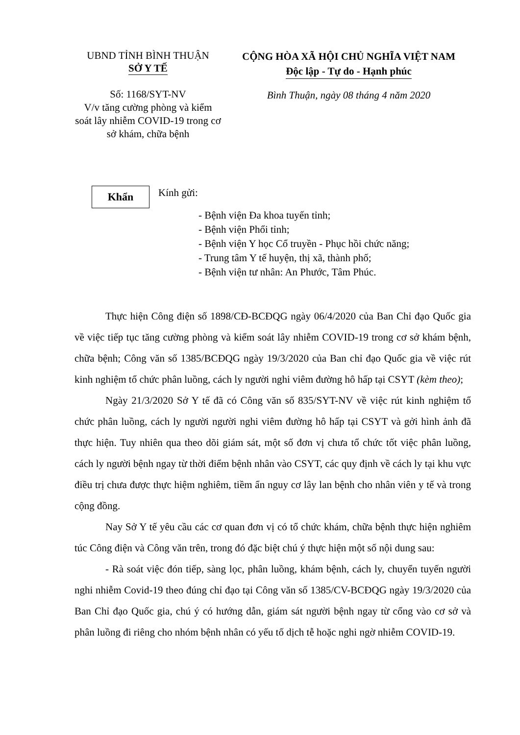UBND TỈNH BÌNH THUẬN
SỞ Y TẾ
CỘNG HÒA XÃ HỘI CHỦ NGHĨA VIỆT NAM
Độc lập - Tự do - Hạnh phúc
Số: 1168/SYT-NV
V/v tăng cường phòng và kiểm soát lây nhiễm COVID-19 trong cơ sở khám, chữa bệnh
Bình Thuận, ngày 08 tháng 4 năm 2020
Khẩn
Kính gửi:
- Bệnh viện Đa khoa tuyến tỉnh;
- Bệnh viện Phổi tỉnh;
- Bệnh viện Y học Cổ truyền - Phục hồi chức năng;
- Trung tâm Y tế huyện, thị xã, thành phố;
- Bệnh viện tư nhân: An Phước, Tâm Phúc.
Thực hiện Công điện số 1898/CĐ-BCĐQG ngày 06/4/2020 của Ban Chỉ đạo Quốc gia về việc tiếp tục tăng cường phòng và kiểm soát lây nhiễm COVID-19 trong cơ sở khám bệnh, chữa bệnh; Công văn số 1385/BCĐQG ngày 19/3/2020 của Ban chỉ đạo Quốc gia về việc rút kinh nghiệm tổ chức phân luồng, cách ly người nghi viêm đường hô hấp tại CSYT (kèm theo);
Ngày 21/3/2020 Sở Y tế đã có Công văn số 835/SYT-NV về việc rút kinh nghiệm tổ chức phân luồng, cách ly người người nghi viêm đường hô hấp tại CSYT và gởi hình ảnh đã thực hiện. Tuy nhiên qua theo dõi giám sát, một số đơn vị chưa tổ chức tốt việc phân luồng, cách ly người bệnh ngay từ thời điểm bệnh nhân vào CSYT, các quy định về cách ly tại khu vực điều trị chưa được thực hiệm nghiêm, tiềm ẩn nguy cơ lây lan bệnh cho nhân viên y tế và trong cộng đồng.
Nay Sở Y tế yêu cầu các cơ quan đơn vị có tổ chức khám, chữa bệnh thực hiện nghiêm túc Công điện và Công văn trên, trong đó đặc biệt chú ý thực hiện một số nội dung sau:
- Rà soát việc đón tiếp, sàng lọc, phân luồng, khám bệnh, cách ly, chuyển tuyến người nghi nhiễm Covid-19 theo đúng chỉ đạo tại Công văn số 1385/CV-BCĐQG ngày 19/3/2020 của Ban Chỉ đạo Quốc gia, chú ý có hướng dẫn, giám sát người bệnh ngay từ cổng vào cơ sở và phân luồng đi riêng cho nhóm bệnh nhân có yếu tố dịch tễ hoặc nghi ngờ nhiễm COVID-19.